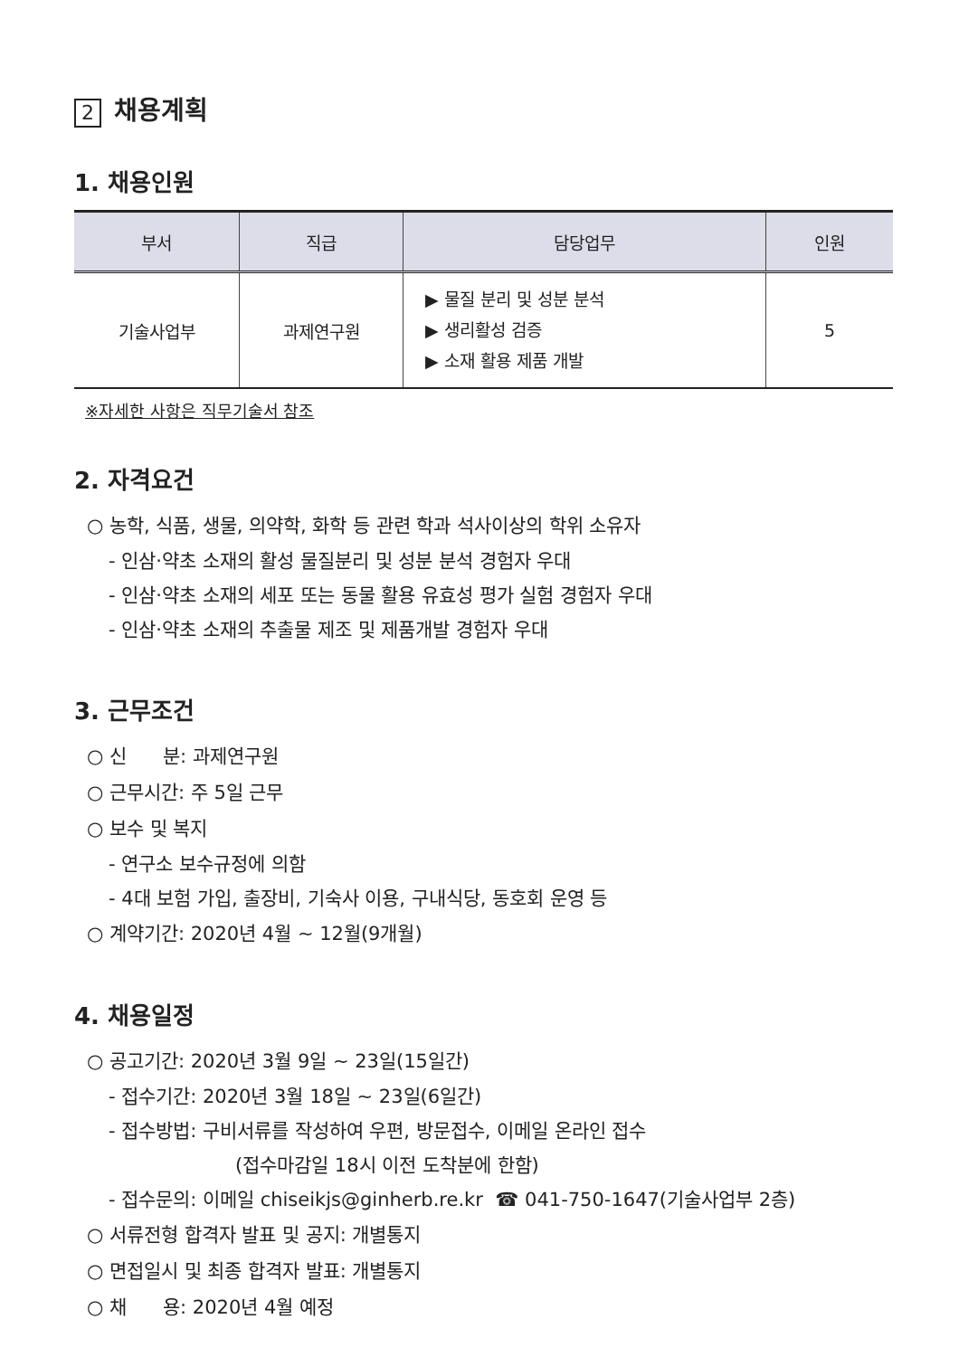2 채용계획
1. 채용인원
| 부서 | 직급 | 담당업무 | 인원 |
| --- | --- | --- | --- |
| 기술사업부 | 과제연구원 | ▶ 물질 분리 및 성분 분석 ▶ 생리활성 검증 ▶ 소재 활용 제품 개발 | 5 |
※자세한 사항은 직무기술서 참조
2. 자격요건
○ 농학, 식품, 생물, 의약학, 화학 등 관련 학과 석사이상의 학위 소유자
- 인삼·약초 소재의 활성 물질분리 및 성분 분석 경험자 우대
- 인삼·약초 소재의 세포 또는 동물 활용 유효성 평가 실험 경험자 우대
- 인삼·약초 소재의 추출물 제조 및 제품개발 경험자 우대
3. 근무조건
○ 신 분: 과제연구원
○ 근무시간: 주 5일 근무
○ 보수 및 복지
- 연구소 보수규정에 의함
- 4대 보험 가입, 출장비, 기숙사 이용, 구내식당, 동호회 운영 등
○ 계약기간: 2020년 4월 ~ 12월(9개월)
4. 채용일정
○ 공고기간: 2020년 3월 9일 ~ 23일(15일간)
- 접수기간: 2020년 3월 18일 ~ 23일(6일간)
- 접수방법: 구비서류를 작성하여 우편, 방문접수, 이메일 온라인 접수
(접수마감일 18시 이전 도착분에 한함)
- 접수문의: 이메일 chiseikjs@ginherb.re.kr ☎ 041-750-1647(기술사업부 2층)
○ 서류전형 합격자 발표 및 공지: 개별통지
○ 면접일시 및 최종 합격자 발표: 개별통지
○ 채 용: 2020년 4월 예정